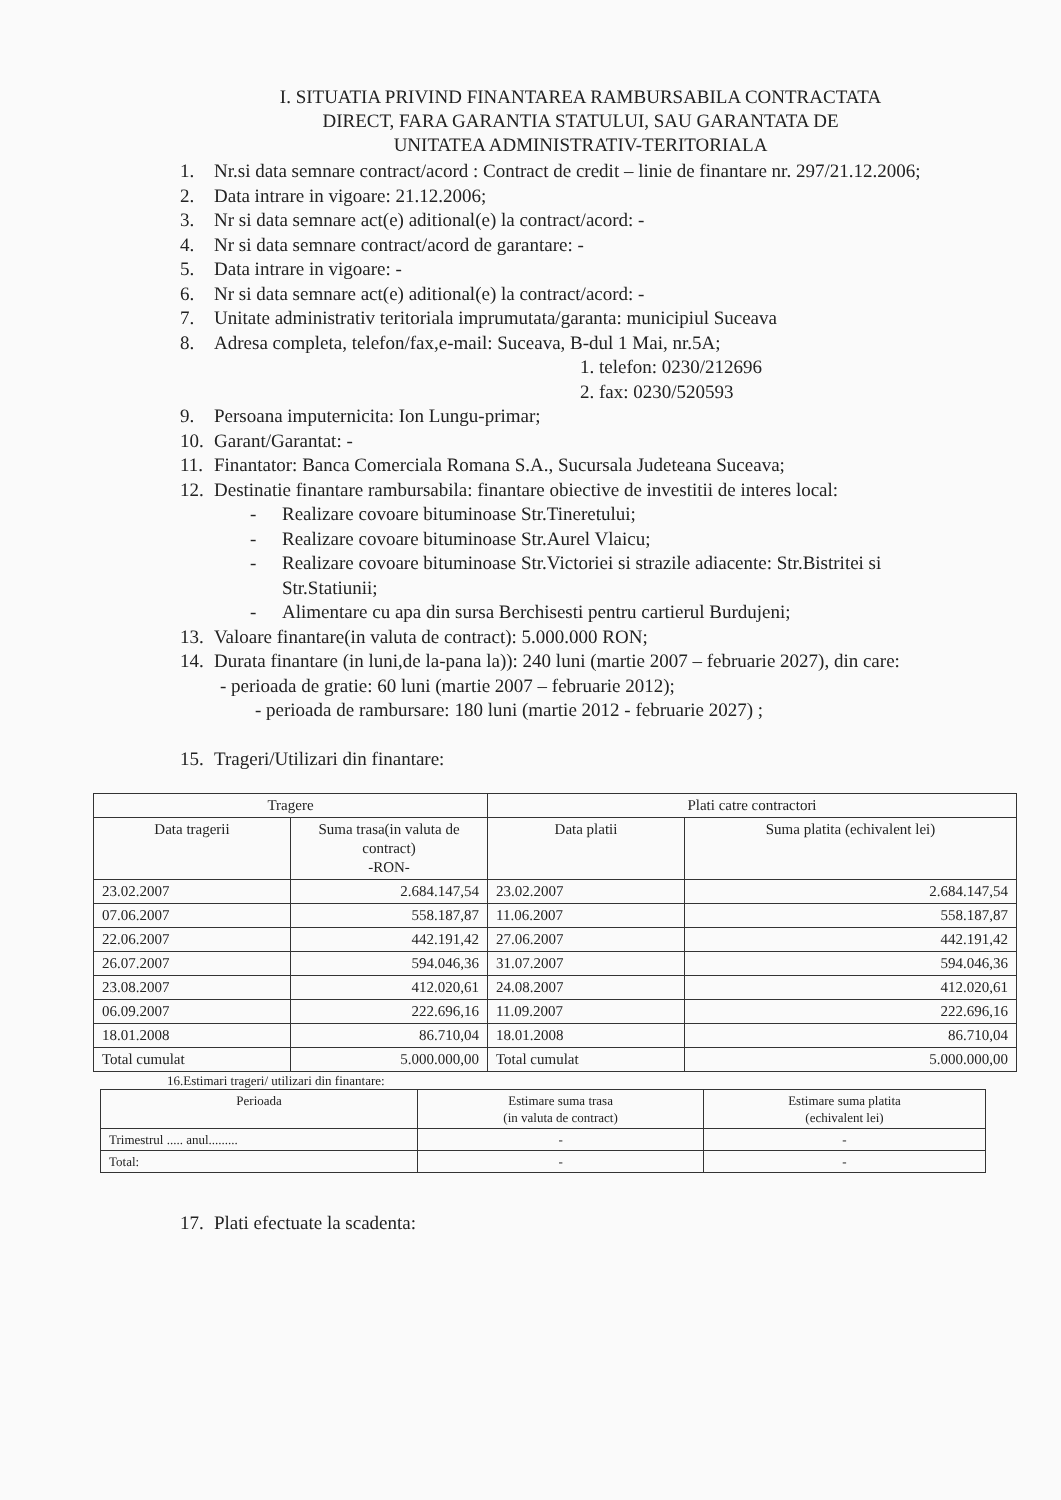I. SITUATIA PRIVIND FINANTAREA RAMBURSABILA CONTRACTATA
DIRECT, FARA GARANTIA STATULUI, SAU GARANTATA DE
UNITATEA ADMINISTRATIV-TERITORIALA
1. Nr.si data semnare contract/acord : Contract de credit – linie de finantare nr. 297/21.12.2006;
2. Data intrare in vigoare: 21.12.2006;
3. Nr si data semnare act(e) aditional(e) la contract/acord: -
4. Nr si data semnare contract/acord de garantare: -
5. Data intrare in vigoare: -
6. Nr si data semnare act(e) aditional(e) la contract/acord: -
7. Unitate administrativ teritoriala imprumutata/garanta: municipiul Suceava
8. Adresa completa, telefon/fax,e-mail: Suceava, B-dul 1 Mai, nr.5A;
1. telefon: 0230/212696
2. fax: 0230/520593
9. Persoana imputernicita: Ion Lungu-primar;
10. Garant/Garantat: -
11. Finantator: Banca Comerciala Romana S.A., Sucursala Judeteana Suceava;
12. Destinatie finantare rambursabila: finantare obiective de investitii de interes local:
- Realizare covoare bituminoase Str.Tineretului;
- Realizare covoare bituminoase Str.Aurel Vlaicu;
- Realizare covoare bituminoase Str.Victoriei si strazile adiacente: Str.Bistritei si Str.Statiunii;
- Alimentare cu apa din sursa Berchisesti pentru cartierul Burdujeni;
13. Valoare finantare(in valuta de contract): 5.000.000 RON;
14. Durata finantare (in luni,de la-pana la)): 240 luni (martie 2007 – februarie 2027), din care:
- perioada de gratie: 60 luni (martie 2007 – februarie 2012);
- perioada de rambursare: 180 luni (martie 2012 - februarie 2027) ;
15. Trageri/Utilizari din finantare:
| Tragere | | Plati catre contractori | |
| --- | --- | --- | --- |
| Data tragerii | Suma trasa(in valuta de contract) -RON- | Data platii | Suma platita (echivalent lei) |
| 23.02.2007 | 2.684.147,54 | 23.02.2007 | 2.684.147,54 |
| 07.06.2007 | 558.187,87 | 11.06.2007 | 558.187,87 |
| 22.06.2007 | 442.191,42 | 27.06.2007 | 442.191,42 |
| 26.07.2007 | 594.046,36 | 31.07.2007 | 594.046,36 |
| 23.08.2007 | 412.020,61 | 24.08.2007 | 412.020,61 |
| 06.09.2007 | 222.696,16 | 11.09.2007 | 222.696,16 |
| 18.01.2008 | 86.710,04 | 18.01.2008 | 86.710,04 |
| Total cumulat | 5.000.000,00 | Total cumulat | 5.000.000,00 |
16.Estimari trageri/ utilizari din finantare:
| Perioada | Estimare suma trasa (in valuta de contract) | Estimare suma platita (echivalent lei) |
| --- | --- | --- |
| Trimestrul ..... anul......... | - | - |
| Total: | - | - |
17. Plati efectuate la scadenta: